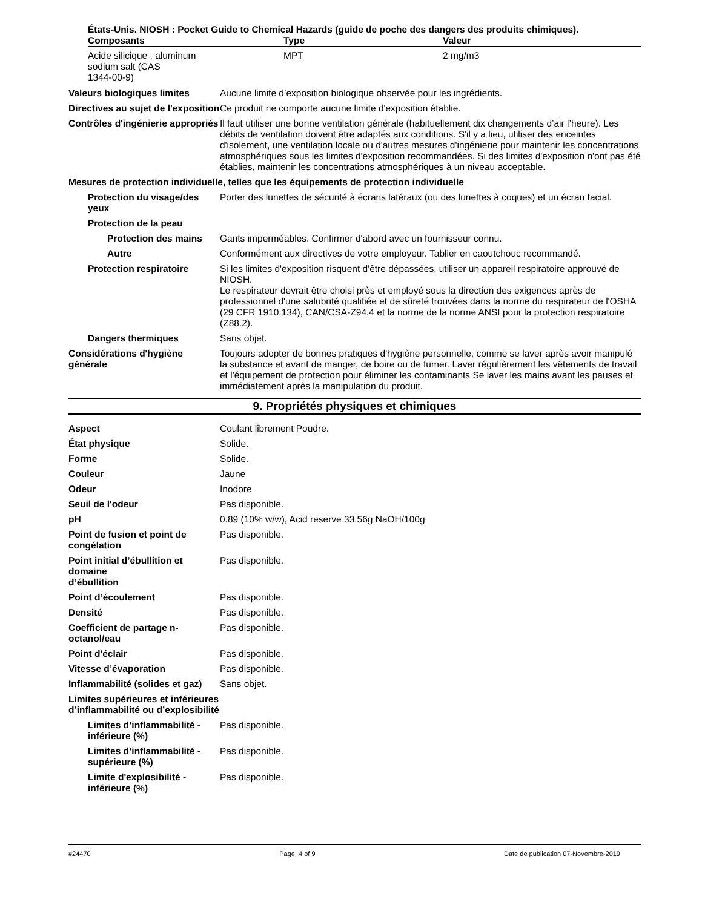États-Unis. NIOSH : Pocket Guide to Chemical Hazards (guide de poche des dangers des produits chimiques).
| Composants | Type | Valeur |
| --- | --- | --- |
| Acide silicique , aluminum sodium salt (CAS 1344-00-9) | MPT | 2 mg/m3 |
Valeurs biologiques limites
Aucune limite d’exposition biologique observée pour les ingrédients.
Directives au sujet de l'exposition
Ce produit ne comporte aucune limite d'exposition établie.
Contrôles d'ingénierie appropriés
Il faut utiliser une bonne ventilation générale (habituellement dix changements d’air l’heure). Les débits de ventilation doivent être adaptés aux conditions. S'il y a lieu, utiliser des enceintes d'isolement, une ventilation locale ou d'autres mesures d'ingénierie pour maintenir les concentrations atmosphériques sous les limites d'exposition recommandées. Si des limites d'exposition n'ont pas été établies, maintenir les concentrations atmosphériques à un niveau acceptable.
Mesures de protection individuelle, telles que les équipements de protection individuelle
Protection du visage/des yeux
Porter des lunettes de sécurité à écrans latéraux (ou des lunettes à coques) et un écran facial.
Protection de la peau
Protection des mains Gants imperméables. Confirmer d'abord avec un fournisseur connu.
Autre Conformément aux directives de votre employeur. Tablier en caoutchouc recommandé.
Protection respiratoire Si les limites d'exposition risquent d'être dépassées, utiliser un appareil respiratoire approuvé de NIOSH.
Le respirateur devrait être choisi près et employé sous la direction des exigences après de professionnel d'une salubrité qualifiée et de sûreté trouvées dans la norme du respirateur de l'OSHA (29 CFR 1910.134), CAN/CSA-Z94.4 et la norme de la norme ANSI pour la protection respiratoire (Z88.2).
Dangers thermiques Sans objet.
Considérations d'hygiène générale
Toujours adopter de bonnes pratiques d'hygiène personnelle, comme se laver après avoir manipulé la substance et avant de manger, de boire ou de fumer. Laver régulièrement les vêtements de travail et l'équipement de protection pour éliminer les contaminants Se laver les mains avant les pauses et immédiatement après la manipulation du produit.
9. Propriétés physiques et chimiques
Aspect Coulant librement Poudre.
État physique Solide.
Forme Solide.
Couleur Jaune
Odeur Inodore
Seuil de l'odeur Pas disponible.
pH 0.89 (10% w/w), Acid reserve 33.56g NaOH/100g
Point de fusion et point de congélation
Pas disponible.
Point initial d’ébullition et domaine
d’ébullition
Pas disponible.
Point d’écoulement Pas disponible.
Densité Pas disponible.
Coefficient de partage n-octanol/eau
Pas disponible.
Point d'éclair Pas disponible.
Vitesse d’évaporation Pas disponible.
Inflammabilité (solides et gaz)
Sans objet.
Limites supérieures et inférieures
d’inflammabilité ou d’explosibilité
Limites d’inflammabilité - inférieure (%)
Pas disponible.
Limites d’inflammabilité - supérieure (%)
Pas disponible.
Limite d'explosibilité - inférieure (%)
Pas disponible.
#24470 Page: 4 of 9 Date de publication 07-Novembre-2019